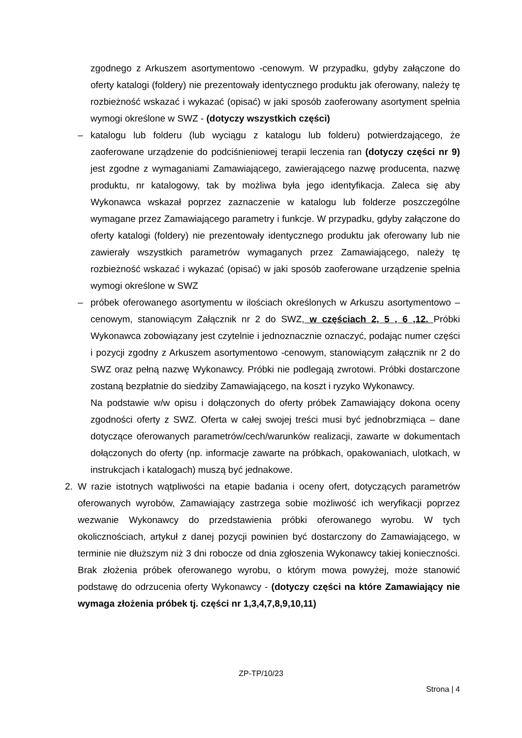zgodnego z Arkuszem asortymentowo -cenowym. W przypadku, gdyby załączone do oferty katalogi (foldery) nie prezentowały identycznego produktu jak oferowany, należy tę rozbieżność wskazać i wykazać (opisać) w jaki sposób zaoferowany asortyment spełnia wymogi określone w SWZ - (dotyczy wszystkich części)
– katalogu lub folderu (lub wyciągu z katalogu lub folderu) potwierdzającego, że zaoferowane urządzenie do podciśnieniowej terapii leczenia ran (dotyczy części nr 9) jest zgodne z wymaganiami Zamawiającego, zawierającego nazwę producenta, nazwę produktu, nr katalogowy, tak by możliwa była jego identyfikacja. Zaleca się aby Wykonawca wskazał poprzez zaznaczenie w katalogu lub folderze poszczególne wymagane przez Zamawiającego parametry i funkcje. W przypadku, gdyby załączone do oferty katalogi (foldery) nie prezentowały identycznego produktu jak oferowany lub nie zawierały wszystkich parametrów wymaganych przez Zamawiającego, należy tę rozbieżność wskazać i wykazać (opisać) w jaki sposób zaoferowane urządzenie spełnia wymogi określone w SWZ
– próbek oferowanego asortymentu w ilościach określonych w Arkuszu asortymentowo – cenowym, stanowiącym Załącznik nr 2 do SWZ, w częściach 2, 5 , 6 ,12. Próbki Wykonawca zobowiązany jest czytelnie i jednoznacznie oznaczyć, podając numer części i pozycji zgodny z Arkuszem asortymentowo -cenowym, stanowiącym załącznik nr 2 do SWZ oraz pełną nazwę Wykonawcy. Próbki nie podlegają zwrotowi. Próbki dostarczone zostaną bezpłatnie do siedziby Zamawiającego, na koszt i ryzyko Wykonawcy.
Na podstawie w/w opisu i dołączonych do oferty próbek Zamawiający dokona oceny zgodności oferty z SWZ. Oferta w całej swojej treści musi być jednobrzmiąca – dane dotyczące oferowanych parametrów/cech/warunków realizacji, zawarte w dokumentach dołączonych do oferty (np. informacje zawarte na próbkach, opakowaniach, ulotkach, w instrukcjach i katalogach) muszą być jednakowe.
2. W razie istotnych wątpliwości na etapie badania i oceny ofert, dotyczących parametrów oferowanych wyrobów, Zamawiający zastrzega sobie możliwość ich weryfikacji poprzez wezwanie Wykonawcy do przedstawienia próbki oferowanego wyrobu. W tych okolicznościach, artykuł z danej pozycji powinien być dostarczony do Zamawiającego, w terminie nie dłuższym niż 3 dni robocze od dnia zgłoszenia Wykonawcy takiej konieczności. Brak złożenia próbek oferowanego wyrobu, o którym mowa powyżej, może stanowić podstawę do odrzucenia oferty Wykonawcy - (dotyczy części na które Zamawiający nie wymaga złożenia próbek tj. części nr 1,3,4,7,8,9,10,11)
ZP-TP/10/23
Strona | 4